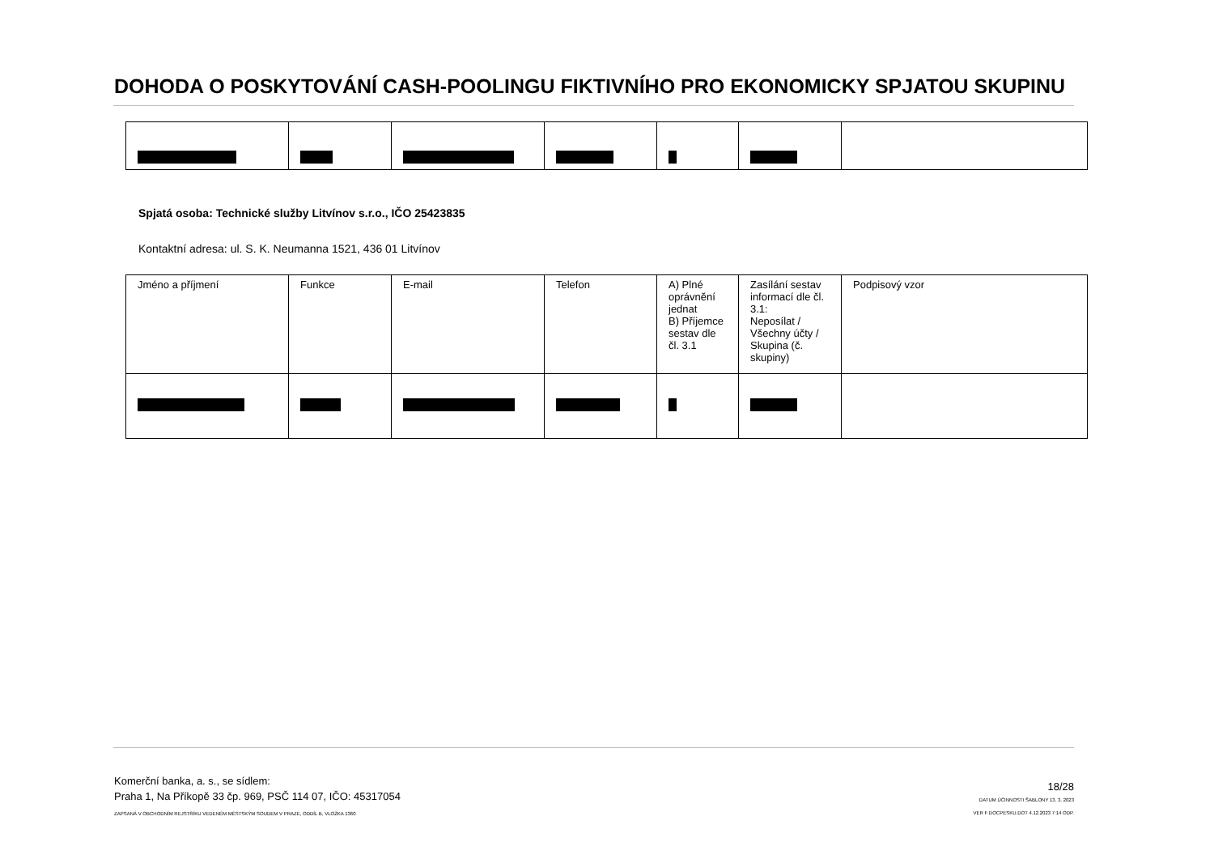DOHODA O POSKYTOVÁNÍ CASH-POOLINGU FIKTIVNÍHO PRO EKONOMICKY SPJATOU SKUPINU
Spjatá osoba: Technické služby Litvínov s.r.o., IČO 25423835
Kontaktní adresa: ul. S. K. Neumanna 1521, 436 01 Litvínov
| Jméno a příjmení | Funkce | E-mail | Telefon | A) Plné oprávnění jednat B) Příjemce sestav dle čl. 3.1 | Zasílání sestav informací dle čl. 3.1: Neposílat / Všechny účty / Skupina (č. skupiny) | Podpisový vzor |
Komerční banka, a. s., se sídlem:
Praha 1, Na Příkopě 33 čp. 969, PSČ 114 07, IČO: 45317054
ZAPSANÁ V OBCHODNÍM REJSTŘÍKU VEDENÉM MĚSTSKÝM SOUDEM V PRAZE, ODDÍL B, VLOŽKA 1360
18/28
DATUM ÚČINNOSTI ŠABLONY 13. 3. 2023
VER F DOCPESKU.DOT 4.12.2023 7:14 ODP.